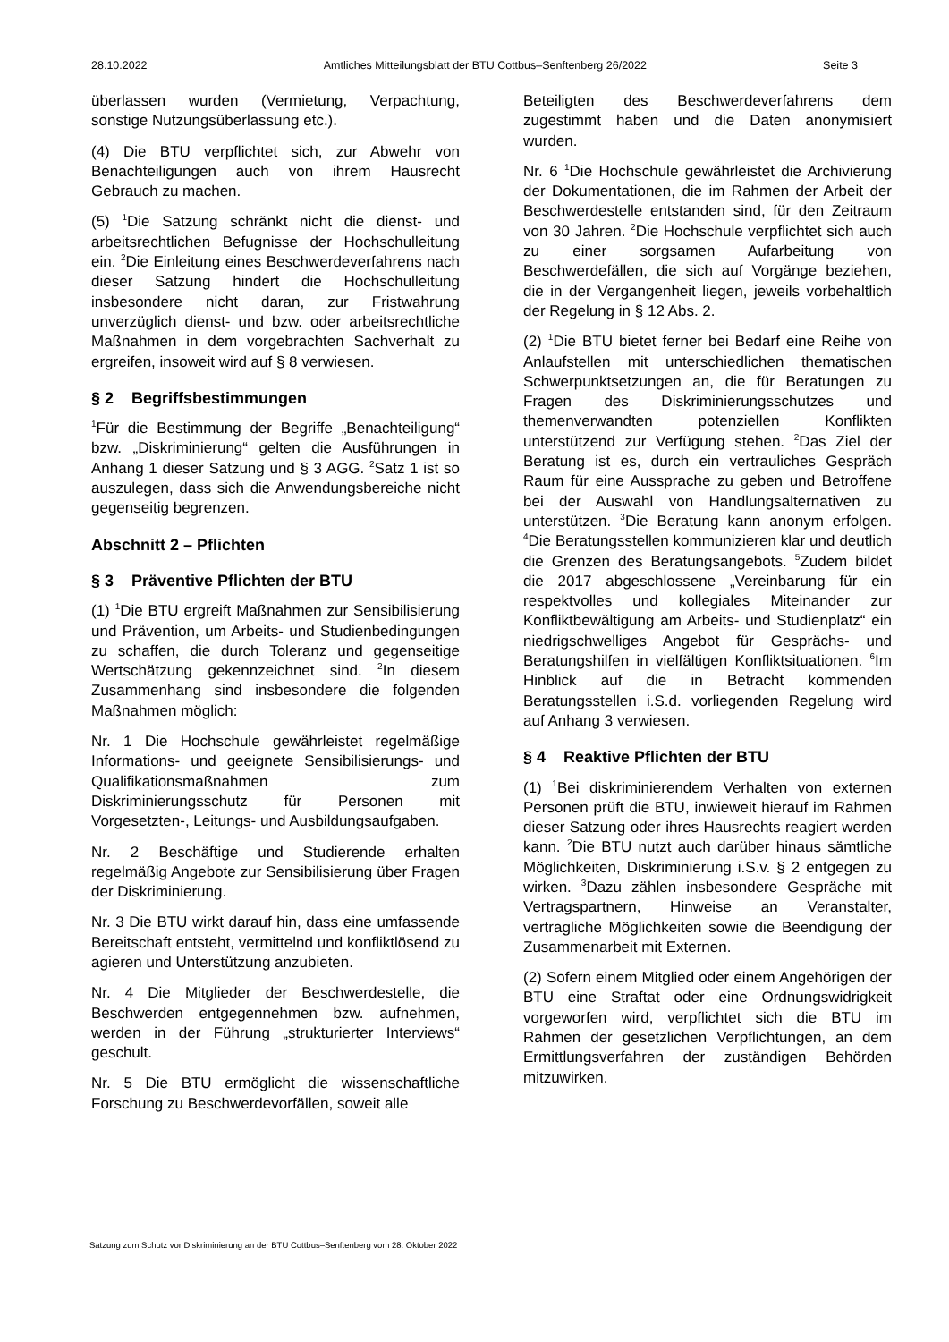28.10.2022 Amtliches Mitteilungsblatt der BTU Cottbus–Senftenberg 26/2022 Seite 3
überlassen wurden (Vermietung, Verpachtung, sonstige Nutzungsüberlassung etc.).
(4) Die BTU verpflichtet sich, zur Abwehr von Benachteiligungen auch von ihrem Hausrecht Gebrauch zu machen.
(5) <sup>1</sup>Die Satzung schränkt nicht die dienst- und arbeitsrechtlichen Befugnisse der Hochschulleitung ein. <sup>2</sup>Die Einleitung eines Beschwerdeverfahrens nach dieser Satzung hindert die Hochschulleitung insbesondere nicht daran, zur Fristwahrung unverzüglich dienst- und bzw. oder arbeitsrechtliche Maßnahmen in dem vorgebrachten Sachverhalt zu ergreifen, insoweit wird auf § 8 verwiesen.
§ 2 Begriffsbestimmungen
<sup>1</sup> Für die Bestimmung der Begriffe „Benachteiligung“ bzw. „Diskriminierung“ gelten die Ausführungen in Anhang 1 dieser Satzung und § 3 AGG. <sup>2</sup>Satz 1 ist so auszulegen, dass sich die Anwendungsbereiche nicht gegenseitig begrenzen.
Abschnitt 2 – Pflichten
§ 3 Präventive Pflichten der BTU
(1) <sup>1</sup>Die BTU ergreift Maßnahmen zur Sensibilisierung und Prävention, um Arbeits- und Studienbedingungen zu schaffen, die durch Toleranz und gegenseitige Wertschätzung gekennzeichnet sind. <sup>2</sup>In diesem Zusammenhang sind insbesondere die folgenden Maßnahmen möglich:
Nr. 1 Die Hochschule gewährleistet regelmäßige Informations- und geeignete Sensibilisierungs- und Qualifikationsmaßnahmen zum Diskriminierungsschutz für Personen mit Vorgesetzten-, Leitungs- und Ausbildungsaufgaben.
Nr. 2 Beschäftige und Studierende erhalten regelmäßig Angebote zur Sensibilisierung über Fragen der Diskriminierung.
Nr. 3 Die BTU wirkt darauf hin, dass eine umfassende Bereitschaft entsteht, vermittelnd und konfliktlösend zu agieren und Unterstützung anzubieten.
Nr. 4 Die Mitglieder der Beschwerdestelle, die Beschwerden entgegennehmen bzw. aufnehmen, werden in der Führung „strukturierter Interviews“ geschult.
Nr. 5 Die BTU ermöglicht die wissenschaftliche Forschung zu Beschwerdevorfällen, soweit alle
Beteiligten des Beschwerdeverfahrens dem zugestimmt haben und die Daten anonymisiert wurden.
Nr. 6 <sup>1</sup>Die Hochschule gewährleistet die Archivierung der Dokumentationen, die im Rahmen der Arbeit der Beschwerdestelle entstanden sind, für den Zeitraum von 30 Jahren. <sup>2</sup>Die Hochschule verpflichtet sich auch zu einer sorgsamen Aufarbeitung von Beschwerdefällen, die sich auf Vorgänge beziehen, die in der Vergangenheit liegen, jeweils vorbehaltlich der Regelung in § 12 Abs. 2.
(2) <sup>1</sup>Die BTU bietet ferner bei Bedarf eine Reihe von Anlaufstellen mit unterschiedlichen thematischen Schwerpunktsetzungen an, die für Beratungen zu Fragen des Diskriminierungsschutzes und themenverwandten potenziellen Konflikten unterstützend zur Verfügung stehen. <sup>2</sup>Das Ziel der Beratung ist es, durch ein vertrauliches Gespräch Raum für eine Aussprache zu geben und Betroffene bei der Auswahl von Handlungsalternativen zu unterstützen. <sup>3</sup>Die Beratung kann anonym erfolgen. <sup>4</sup>Die Beratungsstellen kommunizieren klar und deutlich die Grenzen des Beratungsangebots. <sup>5</sup>Zudem bildet die 2017 abgeschlossene „Vereinbarung für ein respektvolles und kollegiales Miteinander zur Konfliktbewältigung am Arbeits- und Studienplatz“ ein niedrigschwelliges Angebot für Gesprächs- und Beratungshilfen in vielfältigen Konfliktsituationen. <sup>6</sup>Im Hinblick auf die in Betracht kommenden Beratungsstellen i.S.d. vorliegenden Regelung wird auf Anhang 3 verwiesen.
§ 4 Reaktive Pflichten der BTU
(1) <sup>1</sup>Bei diskriminierendem Verhalten von externen Personen prüft die BTU, inwieweit hierauf im Rahmen dieser Satzung oder ihres Hausrechts reagiert werden kann. <sup>2</sup>Die BTU nutzt auch darüber hinaus sämtliche Möglichkeiten, Diskriminierung i.S.v. § 2 entgegen zu wirken. <sup>3</sup>Dazu zählen insbesondere Gespräche mit Vertragspartnern, Hinweise an Veranstalter, vertragliche Möglichkeiten sowie die Beendigung der Zusammenarbeit mit Externen.
(2) Sofern einem Mitglied oder einem Angehörigen der BTU eine Straftat oder eine Ordnungswidrigkeit vorgeworfen wird, verpflichtet sich die BTU im Rahmen der gesetzlichen Verpflichtungen, an dem Ermittlungsverfahren der zuständigen Behörden mitzuwirken.
Satzung zum Schutz vor Diskriminierung an der BTU Cottbus–Senftenberg vom 28. Oktober 2022